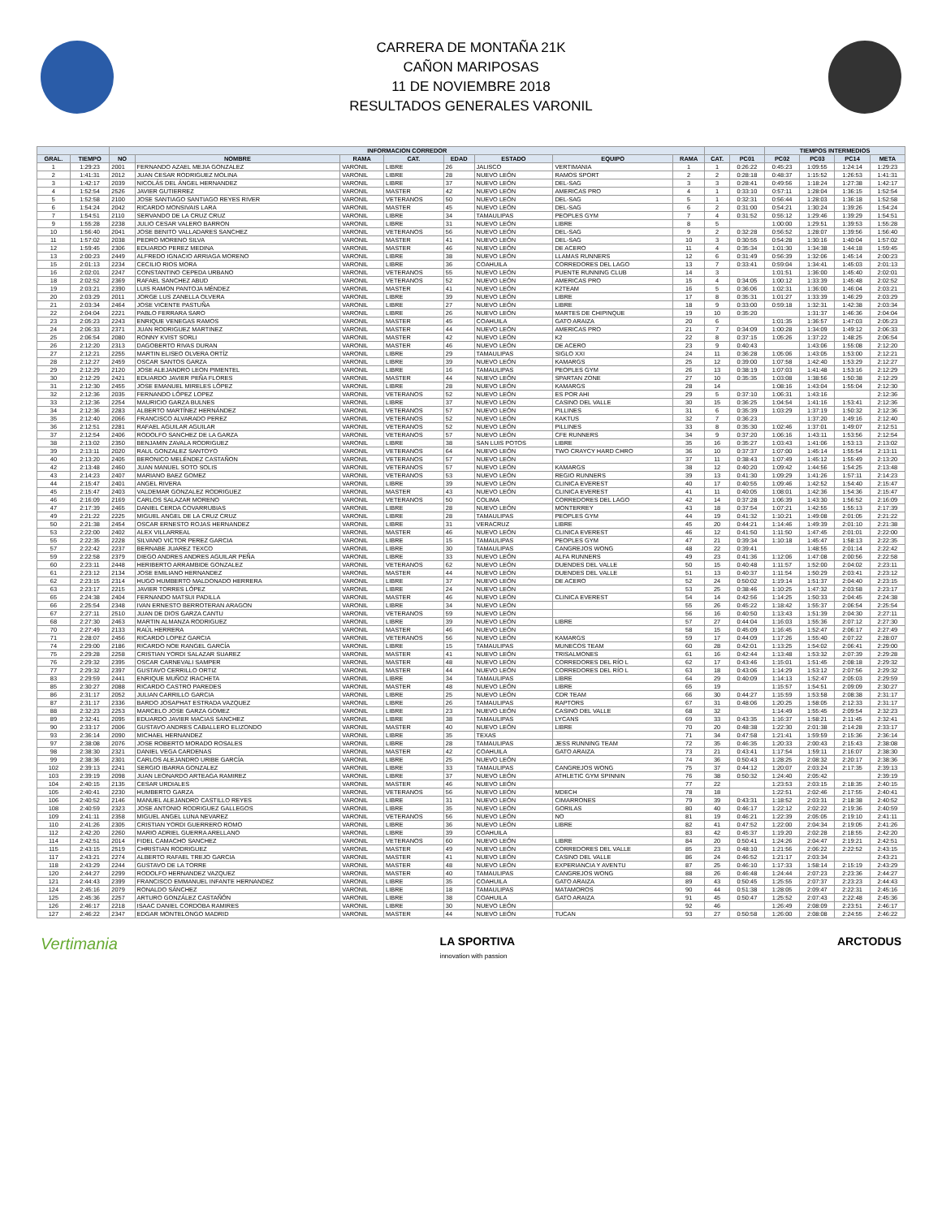CARRERA DE MONTAÑA 21K
CAÑON MARIPOSAS
11 DE NOVIEMBRE 2018
RESULTADOS GENERALES VARONIL
| | | INFORMACION CORREDOR | | | | | | | | | | TIEMPOS INTERMEDIOS | | | |
| --- | --- | --- | --- | --- | --- | --- | --- | --- | --- | --- | --- | --- | --- | --- | --- |
| GRAL. | TIEMPO | NO | NOMBRE | RAMA | CAT. | EDAD | ESTADO | EQUIPO | RAMA | CAT. | PC01 | PC02 | PC03 | PC14 | META |
| 1 | 1:29:23 | 2001 | FERNANDO AZAEL MEJIA GONZALEZ | VARONIL | LIBRE | 26 | JALISCO | VERTIMANIA | 1 | 1 | 0:26:22 | 0:45:23 | 1:09:55 | 1:24:14 | 1:29:23 |
| 2 | 1:41:31 | 2012 | JUAN CESAR RODRIGUEZ MOLINA | VARONIL | LIBRE | 28 | NUEVO LEÓN | RAMOS SPORT | 2 | 2 | 0:28:18 | 0:48:37 | 1:15:52 | 1:26:53 | 1:41:31 |
| 3 | 1:42:17 | 2039 | NICOLÁS DEL ÁNGEL HERNANDEZ | VARONIL | LIBRE | 37 | NUEVO LEÓN | DEL-SAG | 3 | 3 | 0:28:41 | 0:49:56 | 1:18:24 | 1:27:38 | 1:42:17 |
| 4 | 1:52:54 | 2526 | JAVIER GUTIERREZ | VARONIL | MASTER | 42 | NUEVO LEÓN | AMERICAS PRO | 4 | 1 | 0:33:10 | 0:57:11 | 1:28:04 | 1:36:15 | 1:52:54 |
| 5 | 1:52:58 | 2100 | JOSE SANTIAGO SANTIAGO REYES RIVER | VARONIL | VETERANOS | 50 | NUEVO LEÓN | DEL-SAG | 5 | 1 | 0:32:31 | 0:56:44 | 1:28:03 | 1:36:18 | 1:52:58 |
| 6 | 1:54:24 | 2042 | RICARDO MONSIVAIS LARA | VARONIL | MASTER | 45 | NUEVO LEÓN | DEL-SAG | 6 | 2 | 0:31:00 | 0:54:21 | 1:30:24 | 1:39:26 | 1:54:24 |
| 7 | 1:54:51 | 2110 | SERVANDO DE LA CRUZ CRUZ | VARONIL | LIBRE | 34 | TAMAULIPAS | PEOPLES GYM | 7 | 4 | 0:31:52 | 0:55:12 | 1:29:46 | 1:39:29 | 1:54:51 |
| 9 | 1:55:28 | 2238 | JULIO CESAR VALERO BARRON | VARONIL | LIBRE | 31 | NUEVO LEÓN | LIBRE | 8 | 5 | | 1:00:00 | 1:29:51 | 1:39:53 | 1:55:28 |
| 10 | 1:56:40 | 2041 | JOSE BENITO VALLADARES SANCHEZ | VARONIL | VETERANOS | 56 | NUEVO LEÓN | DEL-SAG | 9 | 2 | 0:32:28 | 0:56:52 | 1:28:07 | 1:39:56 | 1:56:40 |
| 11 | 1:57:02 | 2038 | PEDRO MORENO SILVA | VARONIL | MASTER | 41 | NUEVO LEÓN | DEL-SAG | 10 | 3 | 0:30:55 | 0:54:28 | 1:30:16 | 1:40:04 | 1:57:02 |
| 12 | 1:59:45 | 2306 | EDUARDO PEREZ MEDINA | VARONIL | MASTER | 46 | NUEVO LEÓN | DE ACERO | 11 | 4 | 0:35:34 | 1:01:30 | 1:34:38 | 1:44:18 | 1:59:45 |
| 13 | 2:00:23 | 2449 | ALFREDO IGNACIO ARRIAGA MORENO | VARONIL | LIBRE | 38 | NUEVO LEÓN | LLAMAS RUNNERS | 12 | 6 | 0:31:49 | 0:56:39 | 1:32:06 | 1:45:14 | 2:00:23 |
| 15 | 2:01:13 | 2234 | CECILIO RIOS MORA | VARONIL | LIBRE | 36 | COAHUILA | CORREDORES DEL LAGO | 13 | 7 | 0:33:41 | 0:59:04 | 1:34:41 | 1:45:03 | 2:01:13 |
| 16 | 2:02:01 | 2247 | CONSTANTINO CEPEDA URBANO | VARONIL | VETERANOS | 55 | NUEVO LEÓN | PUENTE RUNNING CLUB | 14 | 3 | | 1:01:51 | 1:36:00 | 1:45:40 | 2:02:01 |
| 18 | 2:02:52 | 2369 | RAFAEL SANCHEZ ABUD | VARONIL | VETERANOS | 52 | NUEVO LEÓN | AMERICAS PRO | 15 | 4 | 0:34:05 | 1:00:12 | 1:33:39 | 1:45:48 | 2:02:52 |
| 19 | 2:03:21 | 2390 | LUIS RAMON PANTOJA MÉNDEZ | VARONIL | MASTER | 41 | NUEVO LEÓN | K2TEAM | 16 | 5 | 0:36:06 | 1:02:31 | 1:36:00 | 1:46:04 | 2:03:21 |
| 20 | 2:03:29 | 2011 | JORGE LUS ZANELLA OLVERA | VARONIL | LIBRE | 39 | NUEVO LEÓN | LIBRE | 17 | 8 | 0:35:31 | 1:01:27 | 1:33:39 | 1:46:29 | 2:03:29 |
| 21 | 2:03:34 | 2464 | JOSE VICENTE PASTUÑA | VARONIL | LIBRE | 27 | NUEVO LEÓN | LIBRE | 18 | 9 | 0:33:00 | 0:59:18 | 1:32:31 | 1:42:38 | 2:03:34 |
| 22 | 2:04:04 | 2221 | PABLO FERRARA SARO | VARONIL | LIBRE | 26 | NUEVO LEÓN | MARTES DE CHIPINQUE | 19 | 10 | 0:35:20 | | 1:31:37 | 1:46:36 | 2:04:04 |
| 23 | 2:05:23 | 2243 | ENRIQUE VENEGAS RAMOS | VARONIL | MASTER | 45 | COAHUILA | GATO ARAIZA | 20 | 6 | | 1:01:35 | 1:36:57 | 1:47:03 | 2:05:23 |
| 24 | 2:06:33 | 2371 | JUAN RODRIGUEZ MARTINEZ | VARONIL | MASTER | 44 | NUEVO LEÓN | AMERICAS PRO | 21 | 7 | 0:34:09 | 1:00:28 | 1:34:09 | 1:49:12 | 2:06:33 |
| 25 | 2:06:54 | 2080 | RONNY KVIST SORLI | VARONIL | MASTER | 42 | NUEVO LEÓN | K2 | 22 | 8 | 0:37:15 | 1:05:26 | 1:37:22 | 1:48:25 | 2:06:54 |
| 26 | 2:12:20 | 2313 | DAGOBERTO RIVAS DURAN | VARONIL | MASTER | 46 | NUEVO LEÓN | DE ACERO | 23 | 9 | 0:40:43 | | 1:43:06 | 1:55:08 | 2:12:20 |
| 27 | 2:12:21 | 2255 | MARTIN ELISEO OLVERA ORTÍZ | VARONIL | LIBRE | 29 | TAMAULIPAS | SIGLO XXI | 24 | 11 | 0:36:28 | 1:05:06 | 1:43:05 | 1:53:00 | 2:12:21 |
| 28 | 2:12:27 | 2459 | OSCAR SANTOS GARZA | VARONIL | LIBRE | 39 | NUEVO LEÓN | KAMARGS | 25 | 12 | 0:39:00 | 1:07:58 | 1:42:40 | 1:53:29 | 2:12:27 |
| 29 | 2:12:29 | 2120 | JOSE ALEJANDRO LEON PIMENTEL | VARONIL | LIBRE | 16 | TAMAULIPAS | PEOPLES GYM | 26 | 13 | 0:38:19 | 1:07:03 | 1:41:48 | 1:53:16 | 2:12:29 |
| 30 | 2:12:29 | 2421 | EDUARDO JAVIER PEÑA FLORES | VARONIL | MASTER | 44 | NUEVO LEÓN | SPARTAN ZONE | 27 | 10 | 0:35:35 | 1:03:08 | 1:38:56 | 1:50:38 | 2:12:29 |
| 31 | 2:12:30 | 2455 | JOSE EMANUEL MIRELES LÓPEZ | VARONIL | LIBRE | 28 | NUEVO LEÓN | KAMARGS | 28 | 14 | | 1:08:16 | 1:43:04 | 1:55:04 | 2:12:30 |
| 32 | 2:12:36 | 2035 | FERNANDO LÓPEZ LOPEZ | VARONIL | VETERANOS | 52 | NUEVO LEÓN | ES POR AHI | 29 | 5 | 0:37:10 | 1:06:31 | 1:43:16 | | 2:12:36 |
| 33 | 2:12:36 | 2254 | MAURICIO GARZA BULNES | VARONIL | LIBRE | 37 | NUEVO LEÓN | CASINO DEL VALLE | 30 | 15 | 0:36:25 | 1:04:54 | 1:41:16 | 1:53:41 | 2:12:36 |
| 34 | 2:12:36 | 2283 | ALBERTO MARTÍNEZ HERNÁNDEZ | VARONIL | VETERANOS | 57 | NUEVO LEÓN | PILLINES | 31 | 6 | 0:35:39 | 1:03:29 | 1:37:19 | 1:50:32 | 2:12:36 |
| 35 | 2:12:40 | 2066 | FRANCISCO ALVARADO PEREZ | VARONIL | VETERANOS | 52 | NUEVO LEÓN | KAKTUS | 32 | 7 | 0:36:23 | | 1:37:20 | 1:49:16 | 2:12:40 |
| 36 | 2:12:51 | 2281 | RAFAEL AGUILAR AGUILAR | VARONIL | VETERANOS | 52 | NUEVO LEÓN | PILLINES | 33 | 8 | 0:35:30 | 1:02:46 | 1:37:01 | 1:49:07 | 2:12:51 |
| 37 | 2:12:54 | 2406 | RODOLFO SANCHEZ DE LA GARZA | VARONIL | VETERANOS | 57 | NUEVO LEÓN | CFE RUNNERS | 34 | 9 | 0:37:20 | 1:06:16 | 1:43:11 | 1:53:56 | 2:12:54 |
| 38 | 2:13:02 | 2350 | BENJAMIN ZAVALA RODRIGUEZ | VARONIL | LIBRE | 38 | SAN LUIS POTOS | LIBRE | 35 | 16 | 0:35:27 | 1:03:43 | 1:41:06 | 1:53:13 | 2:13:02 |
| 39 | 2:13:11 | 2020 | RAUL GONZALEZ SANTOYO | VARONIL | VETERANOS | 64 | NUEVO LEÓN | TWO CRAYCY HARD CHRO | 36 | 10 | 0:37:37 | 1:07:00 | 1:45:14 | 1:55:54 | 2:13:11 |
| 40 | 2:13:20 | 2405 | BERONICO MELÉNDEZ CASTAÑON | VARONIL | VETERANOS | 57 | NUEVO LEÓN | | 37 | 11 | 0:38:43 | 1:07:49 | 1:45:12 | 1:55:49 | 2:13:20 |
| 42 | 2:13:48 | 2460 | JUAN MANUEL SOTO SOLIS | VARONIL | VETERANOS | 57 | NUEVO LEÓN | KAMARGS | 38 | 12 | 0:40:20 | 1:09:42 | 1:44:56 | 1:54:25 | 2:13:48 |
| 43 | 2:14:23 | 2407 | MARIANO BAEZ GOMEZ | VARONIL | VETERANOS | 53 | NUEVO LEÓN | REGIO RUNNERS | 39 | 13 | 0:41:30 | 1:09:29 | 1:41:26 | 1:57:11 | 2:14:23 |
| 44 | 2:15:47 | 2401 | ANGEL RIVERA | VARONIL | LIBRE | 39 | NUEVO LEÓN | CLINICA EVEREST | 40 | 17 | 0:40:55 | 1:09:46 | 1:42:52 | 1:54:40 | 2:15:47 |
| 45 | 2:15:47 | 2403 | VALDEMAR GONZALEZ RODRIGUEZ | VARONIL | MASTER | 43 | NUEVO LEÓN | CLINICA EVEREST | 41 | 11 | 0:40:05 | 1:08:01 | 1:42:36 | 1:54:36 | 2:15:47 |
| 46 | 2:16:09 | 2169 | CARLOS SALAZAR MORENO | VARONIL | VETERANOS | 50 | COLIMA | CORREDORES DEL LAGO | 42 | 14 | 0:37:28 | 1:06:39 | 1:43:30 | 1:56:52 | 2:16:09 |
| 47 | 2:17:39 | 2465 | DANIEL CERDA COVARRUBIAS | VARONIL | LIBRE | 28 | NUEVO LEÓN | MONTERREY | 43 | 18 | 0:37:54 | 1:07:21 | 1:42:55 | 1:55:13 | 2:17:39 |
| 49 | 2:21:22 | 2225 | MIGUEL ANGEL DE LA CRUZ CRUZ | VARONIL | LIBRE | 28 | TAMAULIPAS | PEOPLES GYM | 44 | 19 | 0:41:32 | 1:10:21 | 1:49:08 | 2:01:05 | 2:21:22 |
| 50 | 2:21:38 | 2454 | OSCAR ERNESTO ROJAS HERNANDEZ | VARONIL | LIBRE | 31 | VERACRUZ | LIBRE | 45 | 20 | 0:44:21 | 1:14:46 | 1:49:39 | 2:01:10 | 2:21:38 |
| 53 | 2:22:00 | 2402 | ALEX VILLARREAL | VARONIL | MASTER | 46 | NUEVO LEÓN | CLINICA EVEREST | 46 | 12 | 0:41:50 | 1:11:50 | 1:47:45 | 2:01:01 | 2:22:00 |
| 55 | 2:22:35 | 2228 | SILVANO VICTOR PEREZ GARCIA | VARONIL | LIBRE | 15 | TAMAULIPAS | PEOPLES GYM | 47 | 21 | 0:39:34 | 1:10:18 | 1:45:47 | 1:58:13 | 2:22:35 |
| 57 | 2:22:42 | 2237 | BERNABE JUAREZ TEXCO | VARONIL | LIBRE | 30 | TAMAULIPAS | CANGREJOS WONG | 48 | 22 | 0:39:41 | | 1:48:55 | 2:01:14 | 2:22:42 |
| 59 | 2:22:58 | 2379 | DIEGO ANDRES ANDRES AGUILAR PEÑA | VARONIL | LIBRE | 33 | NUEVO LEÓN | ALFA RUNNERS | 49 | 23 | 0:41:36 | 1:12:06 | 1:47:08 | 2:00:56 | 2:22:58 |
| 60 | 2:23:11 | 2448 | HERIBERTO ARRAMBIDE GONZALEZ | VARONIL | VETERANOS | 62 | NUEVO LEÓN | DUENDES DEL VALLE | 50 | 15 | 0:40:48 | 1:11:57 | 1:52:00 | 2:04:02 | 2:23:11 |
| 61 | 2:23:12 | 2134 | JOSE EMILIANO HERNANDEZ | VARONIL | MASTER | 44 | NUEVO LEÓN | DUENDES DEL VALLE | 51 | 13 | 0:40:37 | 1:11:54 | 1:50:29 | 2:03:41 | 2:23:12 |
| 62 | 2:23:15 | 2314 | HUGO HUMBERTO MALDONADO HERRERA | VARONIL | LIBRE | 37 | NUEVO LEÓN | DE ACERO | 52 | 24 | 0:50:02 | 1:19:14 | 1:51:37 | 2:04:40 | 2:23:15 |
| 63 | 2:23:17 | 2215 | JAVIER TORRES LÓPEZ | VARONIL | LIBRE | 24 | NUEVO LEÓN | | 53 | 25 | 0:38:46 | 1:10:25 | 1:47:32 | 2:03:58 | 2:23:17 |
| 65 | 2:24:38 | 2404 | FERNANDO MATSUI PADILLA | VARONIL | MASTER | 46 | NUEVO LEÓN | CLINICA EVEREST | 54 | 14 | 0:42:56 | 1:14:25 | 1:50:33 | 2:04:45 | 2:24:38 |
| 66 | 2:25:54 | 2348 | IVAN ERNESTO BERROTERAN ARAGON | VARONIL | LIBRE | 34 | NUEVO LEÓN | | 55 | 26 | 0:45:22 | 1:18:42 | 1:55:37 | 2:06:54 | 2:25:54 |
| 67 | 2:27:11 | 2510 | JUAN DE DIOS GARZA CANTU | VARONIL | VETERANOS | 59 | NUEVO LEÓN | | 56 | 16 | 0:40:50 | 1:13:43 | 1:51:39 | 2:04:30 | 2:27:11 |
| 68 | 2:27:30 | 2463 | MARTIN ALMANZA RODRIGUEZ | VARONIL | LIBRE | 39 | NUEVO LEÓN | LIBRE | 57 | 27 | 0:44:04 | 1:16:03 | 1:55:36 | 2:07:12 | 2:27:30 |
| 70 | 2:27:49 | 2133 | RAÚL HERRERA | VARONIL | MASTER | 46 | NUEVO LEÓN | | 58 | 15 | 0:45:09 | 1:16:45 | 1:52:47 | 2:06:17 | 2:27:49 |
| 71 | 2:28:07 | 2456 | RICARDO LOPEZ GARCIA | VARONIL | VETERANOS | 56 | NUEVO LEÓN | KAMARGS | 59 | 17 | 0:44:09 | 1:17:26 | 1:55:40 | 2:07:22 | 2:28:07 |
| 74 | 2:29:00 | 2186 | RICARDO NOE RANGEL GARCÍA | VARONIL | LIBRE | 15 | TAMAULIPAS | MUNECOS TEAM | 60 | 28 | 0:42:01 | 1:13:25 | 1:54:02 | 2:06:41 | 2:29:00 |
| 75 | 2:29:28 | 2258 | CRISTIAN YORDI SALAZAR SUAREZ | VARONIL | MASTER | 41 | NUEVO LEÓN | TRISALMONES | 61 | 16 | 0:42:44 | 1:13:48 | 1:53:32 | 2:07:39 | 2:29:28 |
| 76 | 2:29:32 | 2395 | OSCAR CARNEVALI SAMPER | VARONIL | MASTER | 48 | NUEVO LEÓN | CORREDORES DEL RÍO L | 62 | 17 | 0:43:46 | 1:15:01 | 1:51:45 | 2:08:18 | 2:29:32 |
| 77 | 2:29:32 | 2397 | GUSTAVO CERRILLO ORTIZ | VARONIL | MASTER | 44 | NUEVO LEÓN | CORREDORES DEL RÍO L | 63 | 18 | 0:43:06 | 1:14:29 | 1:53:12 | 2:07:56 | 2:29:32 |
| 83 | 2:29:59 | 2441 | ENRIQUE MUÑOZ IRACHETA | VARONIL | LIBRE | 34 | TAMAULIPAS | LIBRE | 64 | 29 | 0:40:09 | 1:14:13 | 1:52:47 | 2:05:03 | 2:29:59 |
| 85 | 2:30:27 | 2088 | RICARDO CASTRO PAREDES | VARONIL | MASTER | 48 | NUEVO LEÓN | LIBRE | 65 | 19 | | 1:15:57 | 1:54:51 | 2:09:09 | 2:30:27 |
| 86 | 2:31:17 | 2052 | JULIAN CARRILLO GARCIA | VARONIL | LIBRE | 25 | NUEVO LEÓN | CDR TEAM | 66 | 30 | 0:44:27 | 1:15:59 | 1:53:58 | 2:08:38 | 2:31:17 |
| 87 | 2:31:17 | 2336 | BARDO JOSAPHAT ESTRADA VAZQUEZ | VARONIL | LIBRE | 26 | TAMAULIPAS | RAPTORS | 67 | 31 | 0:48:06 | 1:20:25 | 1:58:05 | 2:12:33 | 2:31:17 |
| 88 | 2:32:23 | 2253 | MARCELO JOSE GARZA GOMEZ | VARONIL | LIBRE | 23 | NUEVO LEÓN | CASINO DEL VALLE | 68 | 32 | | 1:14:49 | 1:55:45 | 2:09:54 | 2:32:23 |
| 89 | 2:32:41 | 2095 | EDUARDO JAVIER MACIAS SANCHEZ | VARONIL | LIBRE | 38 | TAMAULIPAS | LYCANS | 69 | 33 | 0:43:35 | 1:16:37 | 1:58:21 | 2:11:45 | 2:32:41 |
| 90 | 2:33:17 | 2006 | GUSTAVO ANDRES CABALLERO ELIZONDO | VARONIL | MASTER | 40 | NUEVO LEÓN | LIBRE | 70 | 20 | 0:48:38 | 1:22:30 | 2:01:38 | 2:14:28 | 2:33:17 |
| 93 | 2:36:14 | 2090 | MICHAEL HERNANDEZ | VARONIL | LIBRE | 35 | TEXAS | | 71 | 34 | 0:47:58 | 1:21:41 | 1:59:59 | 2:15:36 | 2:36:14 |
| 97 | 2:38:08 | 2076 | JOSE ROBERTO MORADO ROSALES | VARONIL | LIBRE | 28 | TAMAULIPAS | JESS RUNNING TEAM | 72 | 35 | 0:46:35 | 1:20:33 | 2:00:43 | 2:15:43 | 2:38:08 |
| 98 | 2:38:30 | 2321 | DANIEL VEGA CARDENAS | VARONIL | MASTER | 42 | COAHUILA | GATO ARAIZA | 73 | 21 | 0:43:41 | 1:17:54 | 1:59:11 | 2:16:07 | 2:38:30 |
| 99 | 2:38:36 | 2301 | CARLOS ALEJANDRO URIBE GARCÍA | VARONIL | LIBRE | 25 | NUEVO LEÓN | | 74 | 36 | 0:50:43 | 1:28:25 | 2:08:32 | 2:20:17 | 2:38:36 |
| 102 | 2:39:13 | 2241 | SERGIO IBARRA GONZALEZ | VARONIL | LIBRE | 33 | TAMAULIPAS | CANGREJOS WONG | 75 | 37 | 0:44:12 | 1:20:07 | 2:03:24 | 2:17:35 | 2:39:13 |
| 103 | 2:39:19 | 2098 | JUAN LEONARDO ARTEAGA RAMIREZ | VARONIL | LIBRE | 37 | NUEVO LEÓN | ATHLETIC GYM SPINNIN | 76 | 38 | 0:50:32 | 1:24:40 | 2:05:42 | | 2:39:19 |
| 104 | 2:40:15 | 2135 | CESAR URDIALES | VARONIL | MASTER | 46 | NUEVO LEÓN | | 77 | 22 | | 1:23:53 | 2:03:15 | 2:18:35 | 2:40:15 |
| 105 | 2:40:41 | 2230 | HUMBERTO GARZA | VARONIL | VETERANOS | 56 | NUEVO LEÓN | MDECH | 78 | 18 | | 1:22:51 | 2:02:46 | 2:17:55 | 2:40:41 |
| 106 | 2:40:52 | 2146 | MANUEL ALEJANDRO CASTILLO REYES | VARONIL | LIBRE | 31 | NUEVO LEÓN | CIMARRONES | 79 | 39 | 0:43:31 | 1:18:52 | 2:03:31 | 2:18:38 | 2:40:52 |
| 108 | 2:40:59 | 2323 | JOSE ANTONIO RODRIGUEZ GALLEGOS | VARONIL | LIBRE | 35 | NUEVO LEÓN | GORILAS | 80 | 40 | 0:46:17 | 1:22:12 | 2:02:22 | 2:19:36 | 2:40:59 |
| 109 | 2:41:11 | 2358 | MIGUEL ANGEL LUNA NEVAREZ | VARONIL | VETERANOS | 56 | NUEVO LEÓN | NO | 81 | 19 | 0:46:21 | 1:22:39 | 2:05:05 | 2:19:10 | 2:41:11 |
| 110 | 2:41:26 | 2305 | CRISTIAN YORDI GUERRERO ROMO | VARONIL | LIBRE | 36 | NUEVO LEÓN | LIBRE | 82 | 41 | 0:47:52 | 1:22:00 | 2:04:34 | 2:19:05 | 2:41:26 |
| 112 | 2:42:20 | 2260 | MARIO ADRIEL GUERRA ARELLANO | VARONIL | LIBRE | 39 | COAHUILA | | 83 | 42 | 0:45:37 | 1:19:20 | 2:02:28 | 2:18:55 | 2:42:20 |
| 114 | 2:42:51 | 2014 | FIDEL CAMACHO SANCHEZ | VARONIL | VETERANOS | 60 | NUEVO LEÓN | LIBRE | 84 | 20 | 0:50:41 | 1:24:26 | 2:04:47 | 2:19:21 | 2:42:51 |
| 115 | 2:43:15 | 2519 | CHRISTIAN RODRIGUEZ | VARONIL | MASTER | 49 | NUEVO LEÓN | CORREDORES DEL VALLE | 85 | 23 | 0:48:10 | 1:21:56 | 2:06:22 | 2:22:52 | 2:43:15 |
| 117 | 2:43:21 | 2274 | ALBERTO RAFAEL TREJO GARCIA | VARONIL | MASTER | 41 | NUEVO LEÓN | CASINO DEL VALLE | 86 | 24 | 0:46:52 | 1:21:17 | 2:03:34 | | 2:43:21 |
| 118 | 2:43:29 | 2244 | GUSTAVO DE LA TORRE | VARONIL | MASTER | 48 | NUEVO LEÓN | EXPERIANCIA Y AVENTU | 87 | 25 | 0:46:10 | 1:17:33 | 1:58:14 | 2:15:19 | 2:43:29 |
| 120 | 2:44:27 | 2299 | RODOLFO HERNANDEZ VAZQUEZ | VARONIL | MASTER | 40 | TAMAULIPAS | CANGREJOS WONG | 88 | 26 | 0:46:48 | 1:24:44 | 2:07:23 | 2:23:36 | 2:44:27 |
| 121 | 2:44:43 | 2399 | FRANCISCO EMMANUEL INFANTE HERNANDEZ | VARONIL | LIBRE | 35 | COAHUILA | GATO ARAIZA | 89 | 43 | 0:50:45 | 1:25:55 | 2:07:37 | 2:23:23 | 2:44:43 |
| 124 | 2:45:16 | 2079 | RONALDO SÁNCHEZ | VARONIL | LIBRE | 18 | TAMAULIPAS | MATAMOROS | 90 | 44 | 0:51:38 | 1:28:05 | 2:09:47 | 2:22:31 | 2:45:16 |
| 125 | 2:45:36 | 2257 | ARTURO GONZÁLEZ CASTAÑÓN | VARONIL | LIBRE | 38 | COAHUILA | GATO ARAIZA | 91 | 45 | 0:50:47 | 1:25:52 | 2:07:43 | 2:22:48 | 2:45:36 |
| 126 | 2:46:17 | 2218 | ISAAC DANIEL CORDOBA RAMIRES | VARONIL | LIBRE | 30 | NUEVO LEÓN | | 92 | 46 | | 1:26:49 | 2:08:09 | 2:23:51 | 2:46:17 |
| 127 | 2:46:22 | 2347 | EDGAR MONTELONGO MADRID | VARONIL | MASTER | 44 | NUEVO LEÓN | TUCAN | 93 | 27 | 0:50:58 | 1:26:00 | 2:08:08 | 2:24:55 | 2:46:22 |
Vertimania
LA SPORTIVA
innovation with passion
ARCTODUS